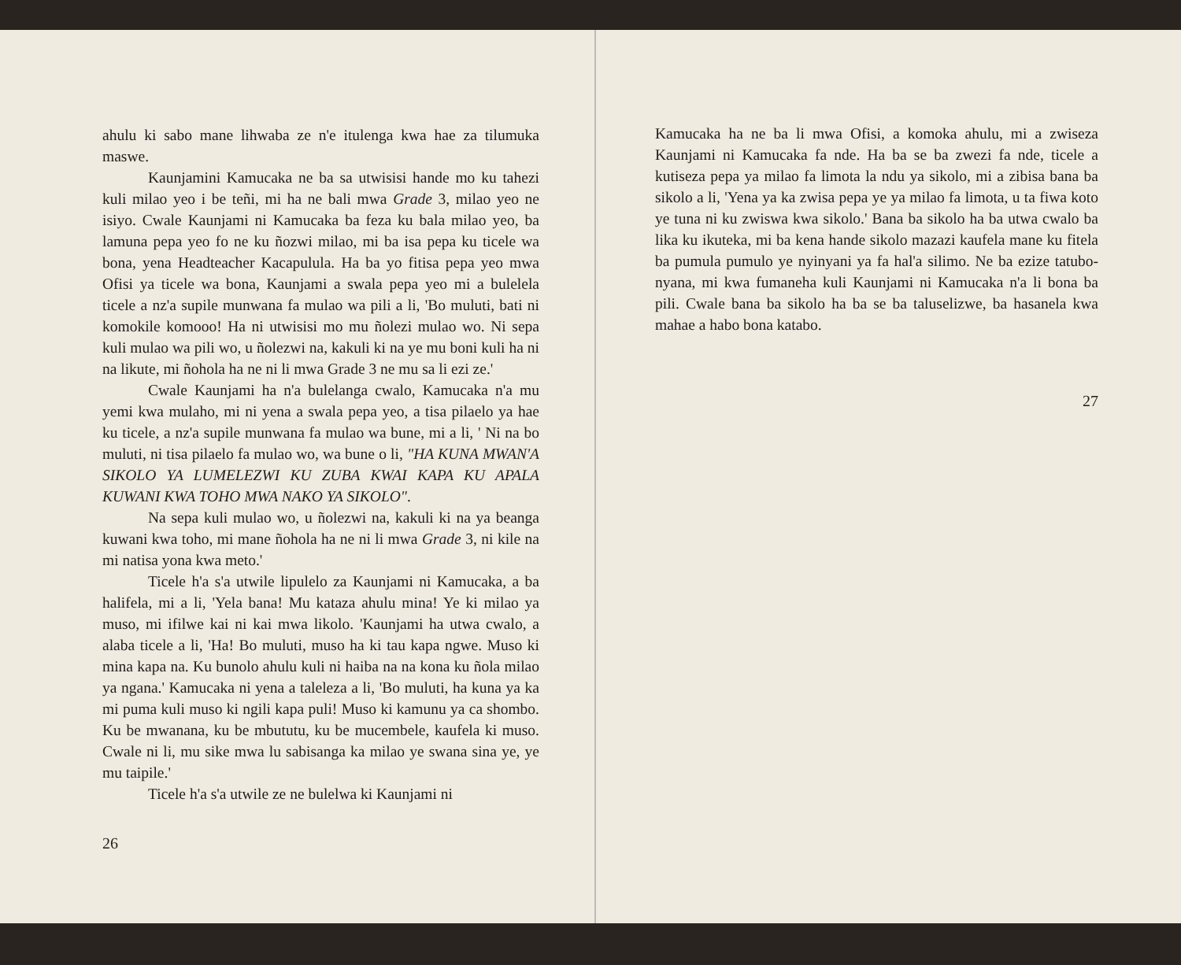ahulu ki sabo mane lihwaba ze n'e itulenga kwa hae za tilumuka maswe.
Kaunjamini Kamucaka ne ba sa utwisisi hande mo ku tahezi kuli milao yeo i be teñi, mi ha ne bali mwa Grade 3, milao yeo ne isiyo. Cwale Kaunjami ni Kamucaka ba feza ku bala milao yeo, ba lamuna pepa yeo fo ne ku ñozwi milao, mi ba isa pepa ku ticele wa bona, yena Headteacher Kacapulula. Ha ba yo fitisa pepa yeo mwa Ofisi ya ticele wa bona, Kaunjami a swala pepa yeo mi a bulelela ticele a nz'a supile munwana fa mulao wa pili a li, 'Bo muluti, bati ni komokile komooo! Ha ni utwisisi mo mu ñolezi mulao wo. Ni sepa kuli mulao wa pili wo, u ñolezwi na, kakuli ki na ye mu boni kuli ha ni na likute, mi ñohola ha ne ni li mwa Grade 3 ne mu sa li ezi ze.'
Cwale Kaunjami ha n'a bulelanga cwalo, Kamucaka n'a mu yemi kwa mulaho, mi ni yena a swala pepa yeo, a tisa pilaelo ya hae ku ticele, a nz'a supile munwana fa mulao wa bune, mi a li, ' Ni na bo muluti, ni tisa pilaelo fa mulao wo, wa bune o li, "HA KUNA MWAN'A SIKOLO YA LUMELEZWI KU ZUBA KWAI KAPA KU APALA KUWANI KWA TOHO MWA NAKO YA SIKOLO".
Na sepa kuli mulao wo, u ñolezwi na, kakuli ki na ya beanga kuwani kwa toho, mi mane ñohola ha ne ni li mwa Grade 3, ni kile na mi natisa yona kwa meto.'
Ticele h'a s'a utwile lipulelo za Kaunjami ni Kamucaka, a ba halifela, mi a li, 'Yela bana! Mu kataza ahulu mina! Ye ki milao ya muso, mi ifilwe kai ni kai mwa likolo. 'Kaunjami ha utwa cwalo, a alaba ticele a li, 'Ha! Bo muluti, muso ha ki tau kapa ngwe. Muso ki mina kapa na. Ku bunolo ahulu kuli ni haiba na na kona ku ñola milao ya ngana.' Kamucaka ni yena a taleleza a li, 'Bo muluti, ha kuna ya ka mi puma kuli muso ki ngili kapa puli! Muso ki kamunu ya ca shombo. Ku be mwanana, ku be mbututu, ku be mucembele, kaufela ki muso. Cwale ni li, mu sike mwa lu sabisanga ka milao ye swana sina ye, ye mu taipile.'
Ticele h'a s'a utwile ze ne bulelwa ki Kaunjami ni
26
Kamucaka ha ne ba li mwa Ofisi, a komoka ahulu, mi a zwiseza Kaunjami ni Kamucaka fa nde. Ha ba se ba zwezi fa nde, ticele a kutiseza pepa ya milao fa limota la ndu ya sikolo, mi a zibisa bana ba sikolo a li, 'Yena ya ka zwisa pepa ye ya milao fa limota, u ta fiwa koto ye tuna ni ku zwiswa kwa sikolo.' Bana ba sikolo ha ba utwa cwalo ba lika ku ikuteka, mi ba kena hande sikolo mazazi kaufela mane ku fitela ba pumula pumulo ye nyinyani ya fa hal'a silimo. Ne ba ezize tatubo-nyana, mi kwa fumaneha kuli Kaunjami ni Kamucaka n'a li bona ba pili. Cwale bana ba sikolo ha ba se ba taluselizwe, ba hasanela kwa mahae a habo bona katabo.
27